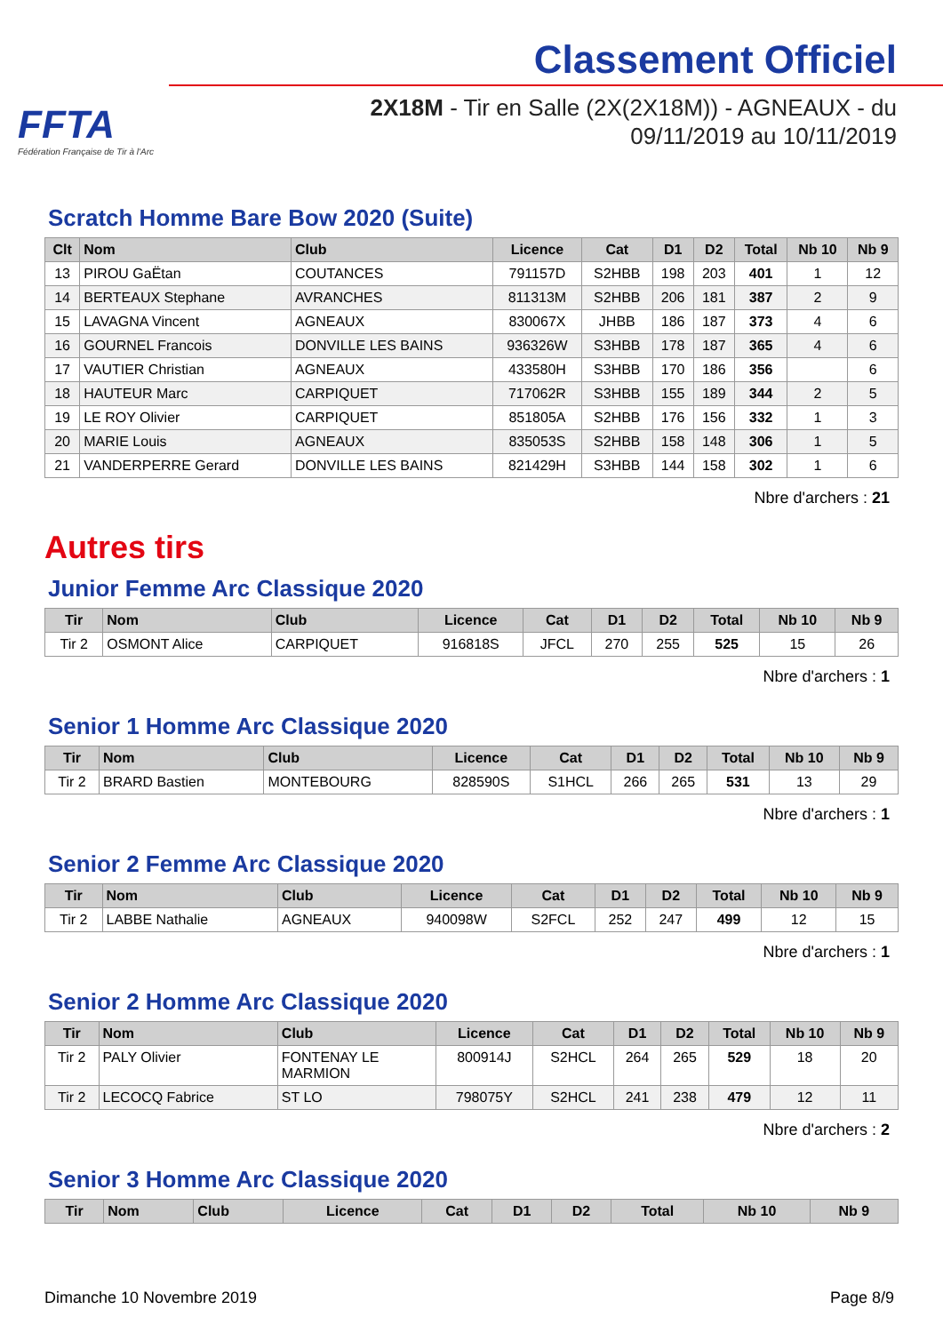FFTA
Fédération Française de Tir à l'Arc
Classement Officiel
2X18M - Tir en Salle (2X(2X18M)) - AGNEAUX - du
09/11/2019 au 10/11/2019
Scratch Homme Bare Bow 2020 (Suite)
| Clt | Nom | Club | Licence | Cat | D1 | D2 | Total | Nb 10 | Nb 9 |
| --- | --- | --- | --- | --- | --- | --- | --- | --- | --- |
| 13 | PIROU GaËtan | COUTANCES | 791157D | S2HBB | 198 | 203 | 401 | 1 | 12 |
| 14 | BERTEAUX Stephane | AVRANCHES | 811313M | S2HBB | 206 | 181 | 387 | 2 | 9 |
| 15 | LAVAGNA Vincent | AGNEAUX | 830067X | JHBB | 186 | 187 | 373 | 4 | 6 |
| 16 | GOURNEL Francois | DONVILLE LES BAINS | 936326W | S3HBB | 178 | 187 | 365 | 4 | 6 |
| 17 | VAUTIER Christian | AGNEAUX | 433580H | S3HBB | 170 | 186 | 356 | | 6 |
| 18 | HAUTEUR Marc | CARPIQUET | 717062R | S3HBB | 155 | 189 | 344 | 2 | 5 |
| 19 | LE ROY Olivier | CARPIQUET | 851805A | S2HBB | 176 | 156 | 332 | 1 | 3 |
| 20 | MARIE Louis | AGNEAUX | 835053S | S2HBB | 158 | 148 | 306 | 1 | 5 |
| 21 | VANDERPERRE Gerard | DONVILLE LES BAINS | 821429H | S3HBB | 144 | 158 | 302 | 1 | 6 |
Nbre d'archers : 21
Autres tirs
Junior Femme Arc Classique 2020
| Tir | Nom | Club | Licence | Cat | D1 | D2 | Total | Nb 10 | Nb 9 |
| --- | --- | --- | --- | --- | --- | --- | --- | --- | --- |
| Tir 2 | OSMONT Alice | CARPIQUET | 916818S | JFCL | 270 | 255 | 525 | 15 | 26 |
Nbre d'archers : 1
Senior 1 Homme Arc Classique 2020
| Tir | Nom | Club | Licence | Cat | D1 | D2 | Total | Nb 10 | Nb 9 |
| --- | --- | --- | --- | --- | --- | --- | --- | --- | --- |
| Tir 2 | BRARD Bastien | MONTEBOURG | 828590S | S1HCL | 266 | 265 | 531 | 13 | 29 |
Nbre d'archers : 1
Senior 2 Femme Arc Classique 2020
| Tir | Nom | Club | Licence | Cat | D1 | D2 | Total | Nb 10 | Nb 9 |
| --- | --- | --- | --- | --- | --- | --- | --- | --- | --- |
| Tir 2 | LABBE Nathalie | AGNEAUX | 940098W | S2FCL | 252 | 247 | 499 | 12 | 15 |
Nbre d'archers : 1
Senior 2 Homme Arc Classique 2020
| Tir | Nom | Club | Licence | Cat | D1 | D2 | Total | Nb 10 | Nb 9 |
| --- | --- | --- | --- | --- | --- | --- | --- | --- | --- |
| Tir 2 | PALY Olivier | FONTENAY LE MARMION | 800914J | S2HCL | 264 | 265 | 529 | 18 | 20 |
| Tir 2 | LECOCQ Fabrice | ST LO | 798075Y | S2HCL | 241 | 238 | 479 | 12 | 11 |
Nbre d'archers : 2
Senior 3 Homme Arc Classique 2020
| Tir | Nom | Club | Licence | Cat | D1 | D2 | Total | Nb 10 | Nb 9 |
| --- | --- | --- | --- | --- | --- | --- | --- | --- | --- |
Dimanche 10 Novembre 2019 Page 8/9